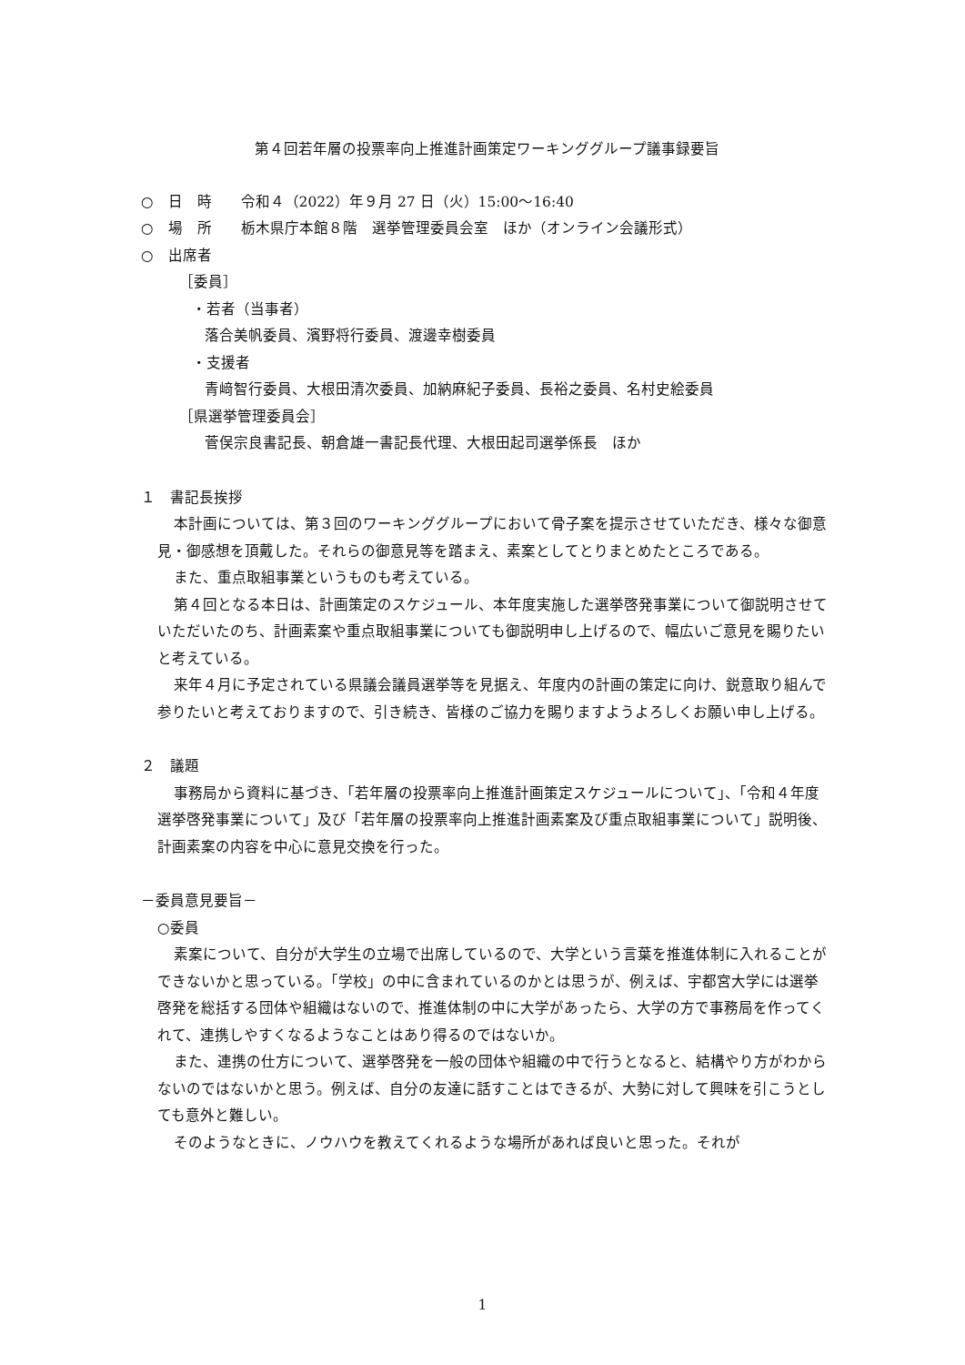第４回若年層の投票率向上推進計画策定ワーキンググループ議事録要旨
○　日　時　　令和４（2022）年９月 27 日（火）15:00～16:40
○　場　所　　栃木県庁本館８階　選挙管理委員会室　ほか（オンライン会議形式）
○　出席者
［委員］
・若者（当事者）
落合美帆委員、濱野将行委員、渡邊幸樹委員
・支援者
青﨑智行委員、大根田清次委員、加納麻紀子委員、長裕之委員、名村史絵委員
［県選挙管理委員会］
菅俣宗良書記長、朝倉雄一書記長代理、大根田起司選挙係長　ほか
１　書記長挨拶
本計画については、第３回のワーキンググループにおいて骨子案を提示させていただき、様々な御意見・御感想を頂戴した。それらの御意見等を踏まえ、素案としてとりまとめたところである。
また、重点取組事業というものも考えている。
第４回となる本日は、計画策定のスケジュール、本年度実施した選挙啓発事業について御説明させていただいたのち、計画素案や重点取組事業についても御説明申し上げるので、幅広いご意見を賜りたいと考えている。
来年４月に予定されている県議会議員選挙等を見据え、年度内の計画の策定に向け、鋭意取り組んで参りたいと考えておりますので、引き続き、皆様のご協力を賜りますようよろしくお願い申し上げる。
２　議題
事務局から資料に基づき、「若年層の投票率向上推進計画策定スケジュールについて」、「令和４年度選挙啓発事業について」及び「若年層の投票率向上推進計画素案及び重点取組事業について」説明後、計画素案の内容を中心に意見交換を行った。
－委員意見要旨－
○委員
素案について、自分が大学生の立場で出席しているので、大学という言葉を推進体制に入れることができないかと思っている。「学校」の中に含まれているのかとは思うが、例えば、宇都宮大学には選挙啓発を総括する団体や組織はないので、推進体制の中に大学があったら、大学の方で事務局を作ってくれて、連携しやすくなるようなことはあり得るのではないか。
また、連携の仕方について、選挙啓発を一般の団体や組織の中で行うとなると、結構やり方がわからないのではないかと思う。例えば、自分の友達に話すことはできるが、大勢に対して興味を引こうとしても意外と難しい。
そのようなときに、ノウハウを教えてくれるような場所があれば良いと思った。それが
1